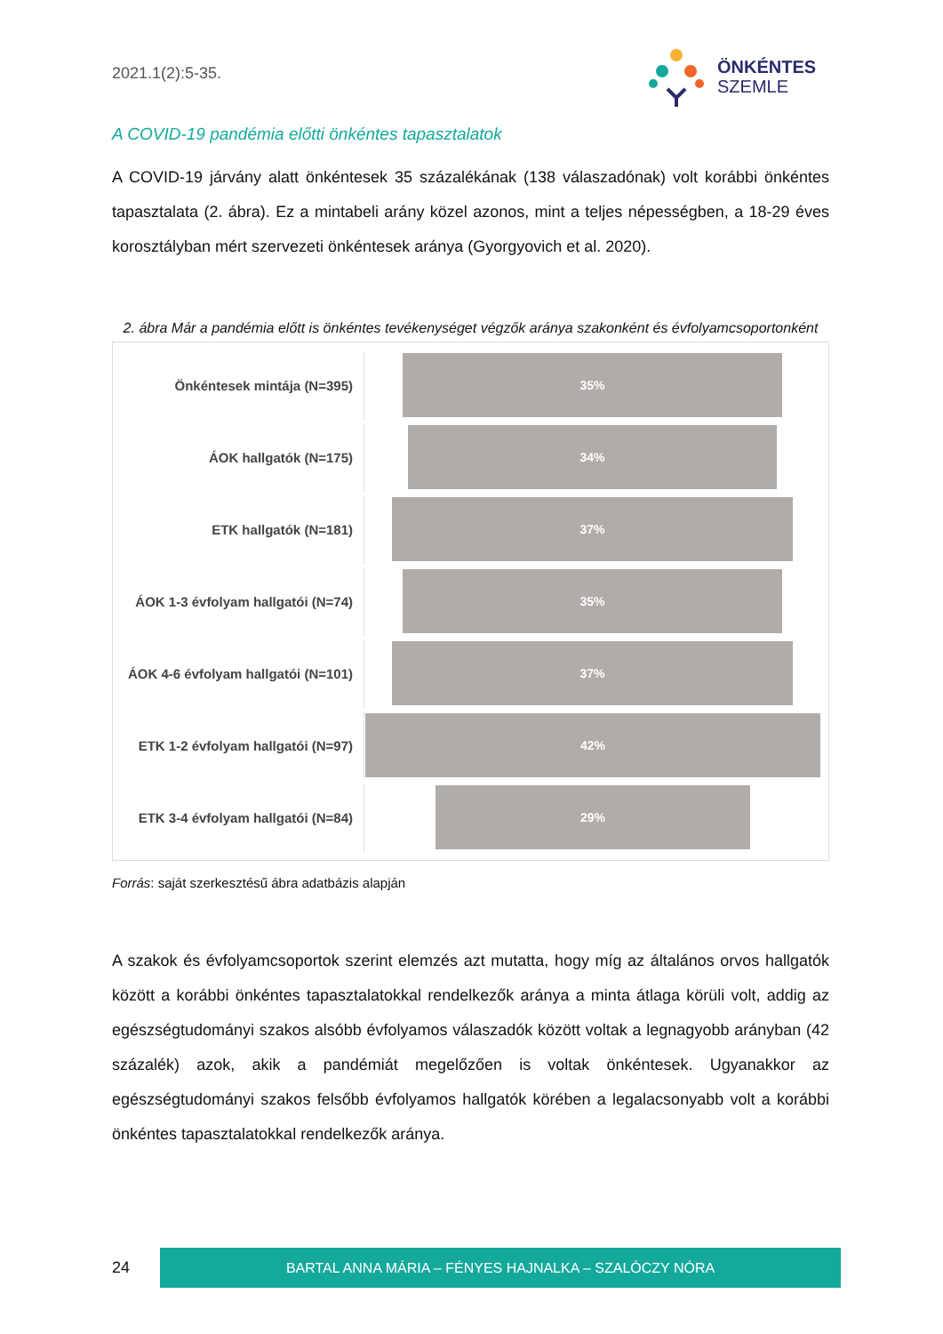2021.1(2):5-35.
ÖNKÉNTES
SZEMLE
A COVID-19 pandémia előtti önkéntes tapasztalatok
A COVID-19 járvány alatt önkéntesek 35 százalékának (138 válaszadónak) volt korábbi önkéntes tapasztalata (2. ábra). Ez a mintabeli arány közel azonos, mint a teljes népességben, a 18-29 éves korosztályban mért szervezeti önkéntesek aránya (Gyorgyovich et al. 2020).
2. ábra Már a pandémia előtt is önkéntes tevékenységet végzők aránya szakonként és évfolyamcsoportonként
Önkéntesek mintája (N=395)
35%
ÁOK hallgatók (N=175)
34%
ETK hallgatók (N=181)
37%
ÁOK 1-3 évfolyam hallgatói (N=74)
35%
ÁOK 4-6 évfolyam hallgatói (N=101)
37%
ETK 1-2 évfolyam hallgatói (N=97)
42%
ETK 3-4 évfolyam hallgatói (N=84)
29%
Forrás: saját szerkesztésű ábra adatbázis alapján
A szakok és évfolyamcsoportok szerint elemzés azt mutatta, hogy míg az általános orvos hallgatók között a korábbi önkéntes tapasztalatokkal rendelkezők aránya a minta átlaga körüli volt, addig az egészségtudományi szakos alsóbb évfolyamos válaszadók között voltak a legnagyobb arányban (42 százalék) azok, akik a pandémiát megelőzően is voltak önkéntesek. Ugyanakkor az egészségtudományi szakos felsőbb évfolyamos hallgatók körében a legalacsonyabb volt a korábbi önkéntes tapasztalatokkal rendelkezők aránya.
24
BARTAL ANNA MÁRIA – FÉNYES HAJNALKA – SZALÓCZY NÓRA